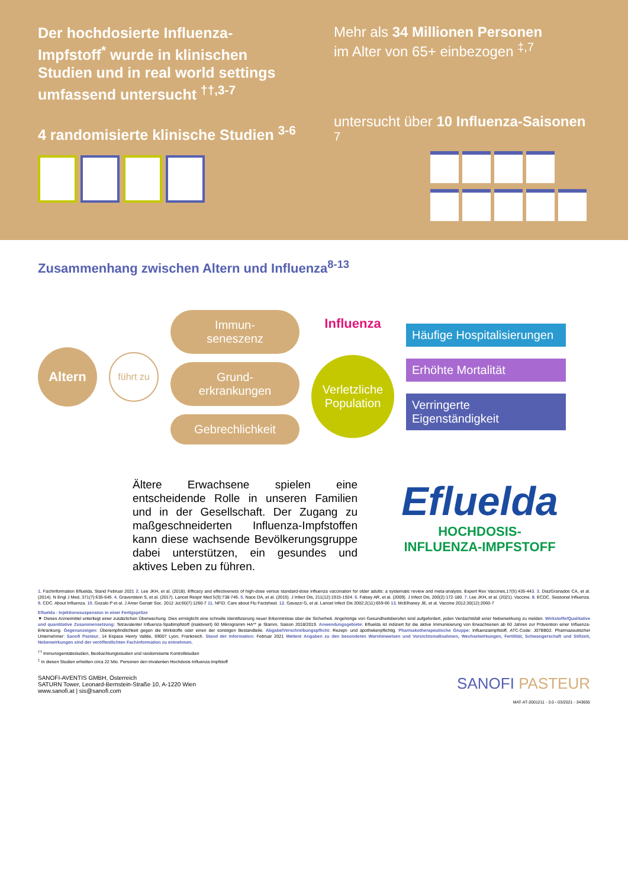Der hochdosierte Influenza-Impfstoff<sup>*</sup> wurde in klinischen Studien und in real world settings umfassend untersucht <sup>††,3-7</sup>
4 randomisierte klinische Studien <sup>3-6</sup>
Mehr als 34 Millionen Personen
im Alter von 65+ einbezogen <sup>‡,7</sup>
untersucht über 10 Influenza-Saisonen <sup>7</sup>
Zusammenhang zwischen Altern und Influenza<sup>8-13</sup>
Altern
führt zu
Immun-
seneszenz
Grund-
erkrankungen
Gebrechlichkeit
Influenza
Verletzliche Population
Häufige Hospitalisierungen
Erhöhte Mortalität
Verringerte Eigenständigkeit
Ältere Erwachsene spielen eine entscheidende Rolle in unseren Familien und in der Gesellschaft. Der Zugang zu maßgeschneiderten Influenza-Impfstoffen kann diese wachsende Bevölkerungsgruppe dabei unterstützen, ein gesundes und aktives Leben zu führen.
Efluelda
HOCHDOSIS-
INFLUENZA-IMPFSTOFF
1. Fachinformation Efluelda, Stand Februar 2021 2. Lee JKH, et al. (2018). Efficacy and effectiveness of high-dose versus standard-dose influenza vaccination for older adults: a systematic review and meta-analysis. Expert Rev Vaccines,17(5):435-443. 3. DiazGranados CA, et al. (2014). N Engl J Med, 371(7):635-645. 4. Gravenstein S, et al. (2017). Lancet Respir Med 5(9):738-746. 5. Nace DA, et al. (2015). J Infect Dis, 211(12):1915-1924. 6. Falsey AR, et al. (2009). J Infect Dis, 200(2):172-180. 7. Lee JKH, et al. (2021). Vaccine. 8. ECDC. Seasonal Influenza. 9. CDC. About Influenza. 10. Gozalo P et al. J Amer Geriatr Soc. 2012 Jul;60(7):1260-7 11. NFID. Care about Flu Factsheet. 12. Gavazzi G, et al. Lancet Infect Dis 2002;2(11):659-66 13. McElhaney JE, et al. Vaccine 2012;30(12):2060-7
Efluelda - Injektionssuspension in einer Fertigspritze
▼ Dieses Arzneimittel unterliegt einer zusätzlichen Überwachung. Dies ermöglicht eine schnelle Identifizierung neuer Erkenntnisse über die Sicherheit. Angehörige von Gesundheitsberufen sind aufgefordert, jeden Verdachtsfall einer Nebenwirkung zu melden. Wirkstoffe/Qualitative und quantitative Zusammensetzung: Tetravalenter Influenza-Spaltimpfstoff (inaktiviert) 60 Mikrogramm HA** je Stamm, Saison 2018/2019. Anwendungsgebiete: Efluelda ist indiziert für die aktive Immunisierung von Erwachsenen ab 60 Jahren zur Prävention einer Influenza-Erkrankung. Gegenanzeigen: Überempfindlichkeit gegen die Wirkstoffe oder einen der sonstigen Bestandteile. Abgabe/Verschreibungspflicht: Rezept- und apothekenpflichtig. Pharmakotherapeutische Gruppe: Influenzaimpfstoff, ATC-Code: J07BB02. Pharmazeutischer Unternehmer: Sanofi Pasteur, 14 Espace Henry Vallée, 69007 Lyon, Frankreich. Stand der Information: Februar 2021 Weitere Angaben zu den besonderen Warnhinweisen und Vorsichtsmaßnahmen, Wechselwirkungen, Fertilität, Schwangerschaft und Stillzeit, Nebenwirkungen sind der veröffentlichten Fachinformation zu entnehmen.
<sup>††</sup> Immunogenitätsstudien, Beobachtungsstudien und randomisierte Kontrollstudien
<sup>‡</sup> In diesen Studien erhielten circa 22 Mio. Personen den trivalenten Hochdosis-Influenza-Impfstoff
SANOFI-AVENTIS GMBH, Österreich
SATURN Tower, Leonard-Bernstein-Straße 10, A-1220 Wien
www.sanofi.at | sis@sanofi.com
SANOFI PASTEUR
MAT-AT-2001211 - 3.0 - 03/2021 - 343655